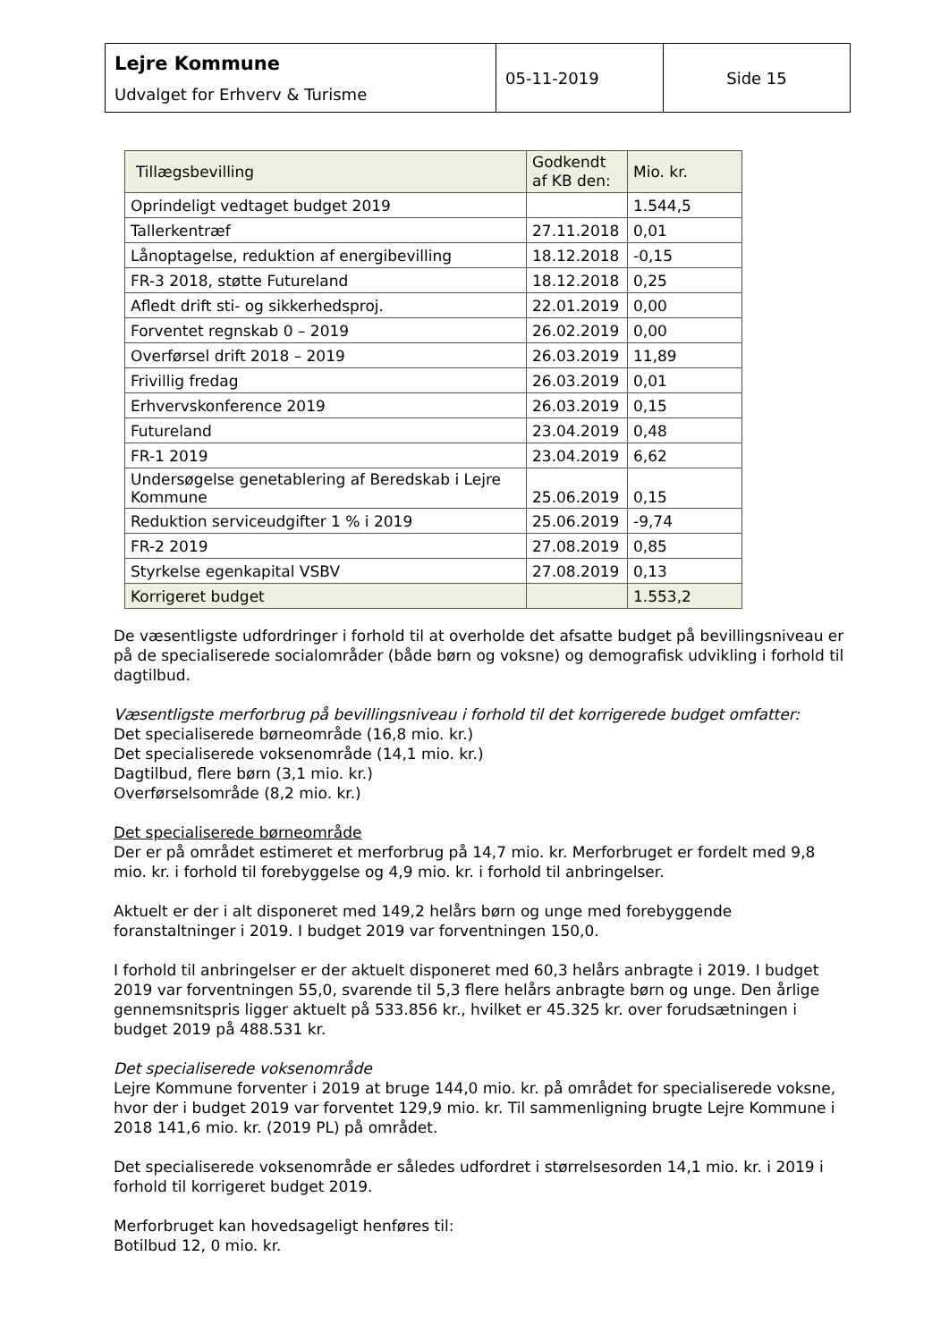| Lejre Kommune Udvalget for Erhverv & Turisme | 05-11-2019 | Side 15 |
| Tillægsbevilling | Godkendt af KB den: | Mio. kr. |
| --- | --- | --- |
| Oprindeligt vedtaget budget 2019 | | 1.544,5 |
| Tallerkentræf | 27.11.2018 | 0,01 |
| Lånoptagelse, reduktion af energibevilling | 18.12.2018 | -0,15 |
| FR-3 2018, støtte Futureland | 18.12.2018 | 0,25 |
| Afledt drift sti- og sikkerhedsproj. | 22.01.2019 | 0,00 |
| Forventet regnskab 0 – 2019 | 26.02.2019 | 0,00 |
| Overførsel drift 2018 – 2019 | 26.03.2019 | 11,89 |
| Frivillig fredag | 26.03.2019 | 0,01 |
| Erhvervskonference 2019 | 26.03.2019 | 0,15 |
| Futureland | 23.04.2019 | 0,48 |
| FR-1 2019 | 23.04.2019 | 6,62 |
| Undersøgelse genetablering af Beredskab i Lejre Kommune | 25.06.2019 | 0,15 |
| Reduktion serviceudgifter 1 % i 2019 | 25.06.2019 | -9,74 |
| FR-2 2019 | 27.08.2019 | 0,85 |
| Styrkelse egenkapital VSBV | 27.08.2019 | 0,13 |
| Korrigeret budget | | 1.553,2 |
De væsentligste udfordringer i forhold til at overholde det afsatte budget på bevillingsniveau er på de specialiserede socialområder (både børn og voksne) og demografisk udvikling i forhold til dagtilbud.
Væsentligste merforbrug på bevillingsniveau i forhold til det korrigerede budget omfatter:
Det specialiserede børneområde (16,8 mio. kr.)
Det specialiserede voksenområde (14,1 mio. kr.)
Dagtilbud, flere børn (3,1 mio. kr.)
Overførselsområde (8,2 mio. kr.)
Det specialiserede børneområde
Der er på området estimeret et merforbrug på 14,7 mio. kr. Merforbruget er fordelt med 9,8 mio. kr. i forhold til forebyggelse og 4,9 mio. kr. i forhold til anbringelser.
Aktuelt er der i alt disponeret med 149,2 helårs børn og unge med forebyggende foranstaltninger i 2019. I budget 2019 var forventningen 150,0.
I forhold til anbringelser er der aktuelt disponeret med 60,3 helårs anbragte i 2019. I budget 2019 var forventningen 55,0, svarende til 5,3 flere helårs anbragte børn og unge. Den årlige gennemsnitspris ligger aktuelt på 533.856 kr., hvilket er 45.325 kr. over forudsætningen i budget 2019 på 488.531 kr.
Det specialiserede voksenområde
Lejre Kommune forventer i 2019 at bruge 144,0 mio. kr. på området for specialiserede voksne, hvor der i budget 2019 var forventet 129,9 mio. kr. Til sammenligning brugte Lejre Kommune i 2018 141,6 mio. kr. (2019 PL) på området.
Det specialiserede voksenområde er således udfordret i størrelsesorden 14,1 mio. kr. i 2019 i forhold til korrigeret budget 2019.
Merforbruget kan hovedsageligt henføres til:
Botilbud 12, 0 mio. kr.